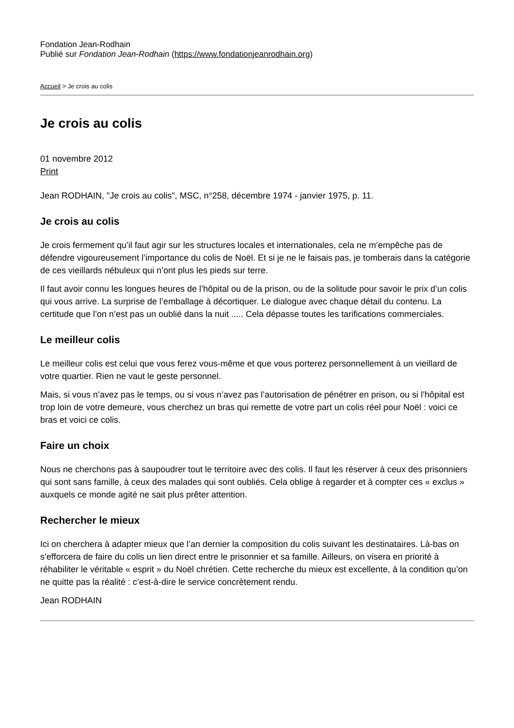Fondation Jean-Rodhain
Publié sur Fondation Jean-Rodhain (https://www.fondationjeanrodhain.org)
Accueil > Je crois au colis
Je crois au colis
01 novembre 2012
Print
Jean RODHAIN, "Je crois au colis", MSC, n°258, décembre 1974 - janvier 1975, p. 11.
Je crois au colis
Je crois fermement qu’il faut agir sur les structures locales et internationales, cela ne m’empêche pas de défendre vigoureusement l’importance du colis de Noël. Et si je ne le faisais pas, je tomberais dans la catégorie de ces vieillards nébuleux qui n’ont plus les pieds sur terre.
Il faut avoir connu les longues heures de l’hôpital ou de la prison, ou de la solitude pour savoir le prix d’un colis qui vous arrive. La surprise de l’emballage à décortiquer. Le dialogue avec chaque détail du contenu. La certitude que l’on n’est pas un oublié dans la nuit ..... Cela dépasse toutes les tarifications commerciales.
Le meilleur colis
Le meilleur colis est celui que vous ferez vous-même et que vous porterez personnellement à un vieillard de votre quartier. Rien ne vaut le geste personnel.
Mais, si vous n’avez pas le temps, ou si vous n’avez pas l’autorisation de pénétrer en prison, ou si l’hôpital est trop loin de votre demeure, vous cherchez un bras qui remette de votre part un colis réel pour Noël : voici ce bras et voici ce colis.
Faire un choix
Nous ne cherchons pas à saupoudrer tout le territoire avec des colis. Il faut les réserver à ceux des prisonniers qui sont sans famille, à ceux des malades qui sont oubliés. Cela oblige à regarder et à compter ces « exclus » auxquels ce monde agité ne sait plus prêter attention.
Rechercher le mieux
Ici on cherchera à adapter mieux que l’an dernier la composition du colis suivant les destinataires. Là-bas on s’efforcera de faire du colis un lien direct entre le prisonnier et sa famille. Ailleurs, on visera en priorité à réhabiliter le véritable « esprit » du Noël chrétien. Cette recherche du mieux est excellente, à la condition qu’on ne quitte pas la réalité : c’est-à-dire le service concrètement rendu.
Jean RODHAIN